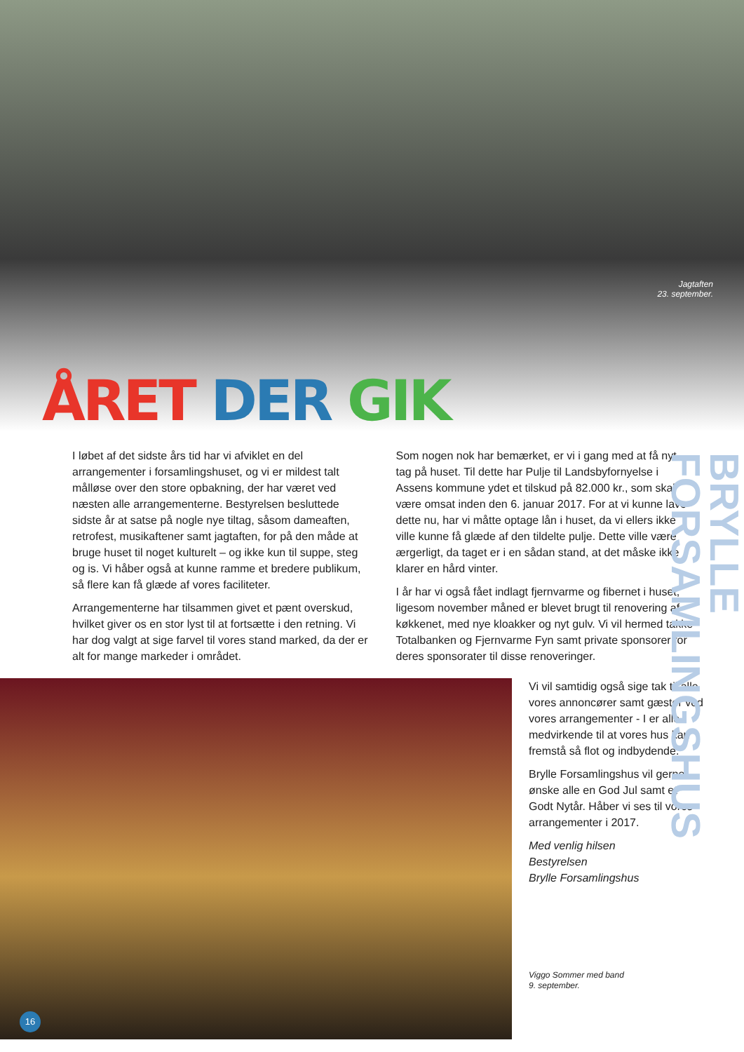Jagtaften
23. september.
ÅRET DER GIK
I løbet af det sidste års tid har vi afviklet en del arrangementer i forsamlingshuset, og vi er mildest talt målløse over den store opbakning, der har været ved næsten alle arrangementerne. Bestyrelsen besluttede sidste år at satse på nogle nye tiltag, såsom dameaften, retrofest, musikaftener samt jagtaften, for på den måde at bruge huset til noget kulturelt – og ikke kun til suppe, steg og is. Vi håber også at kunne ramme et bredere publikum, så flere kan få glæde af vores faciliteter.
Arrangementerne har tilsammen givet et pænt overskud, hvilket giver os en stor lyst til at fortsætte i den retning. Vi har dog valgt at sige farvel til vores stand marked, da der er alt for mange markeder i området.
Som nogen nok har bemærket, er vi i gang med at få nyt tag på huset. Til dette har Pulje til Landsbyfornyelse i Assens kommune ydet et tilskud på 82.000 kr., som skal være omsat inden den 6. januar 2017. For at vi kunne lave dette nu, har vi måtte optage lån i huset, da vi ellers ikke ville kunne få glæde af den tildelte pulje. Dette ville være ærgerligt, da taget er i en sådan stand, at det måske ikke klarer en hård vinter.
I år har vi også fået indlagt fjernvarme og fibernet i huset, ligesom november måned er blevet brugt til renovering af køkkenet, med nye kloakker og nyt gulv. Vi vil hermed takke Totalbanken og Fjernvarme Fyn samt private sponsorer for deres sponsorater til disse renoveringer.
Vi vil samtidig også sige tak til alle vores annoncører samt gæster ved vores arrangementer - I er alle medvirkende til at vores hus kan fremstå så flot og indbydende.
Brylle Forsamlingshus vil gerne ønske alle en God Jul samt et Godt Nytår. Håber vi ses til vores arrangementer i 2017.
Med venlig hilsen
Bestyrelsen
Brylle Forsamlingshus
Viggo Sommer med band
9. september.
BRYLLE FORSAMLINGSHUS
16